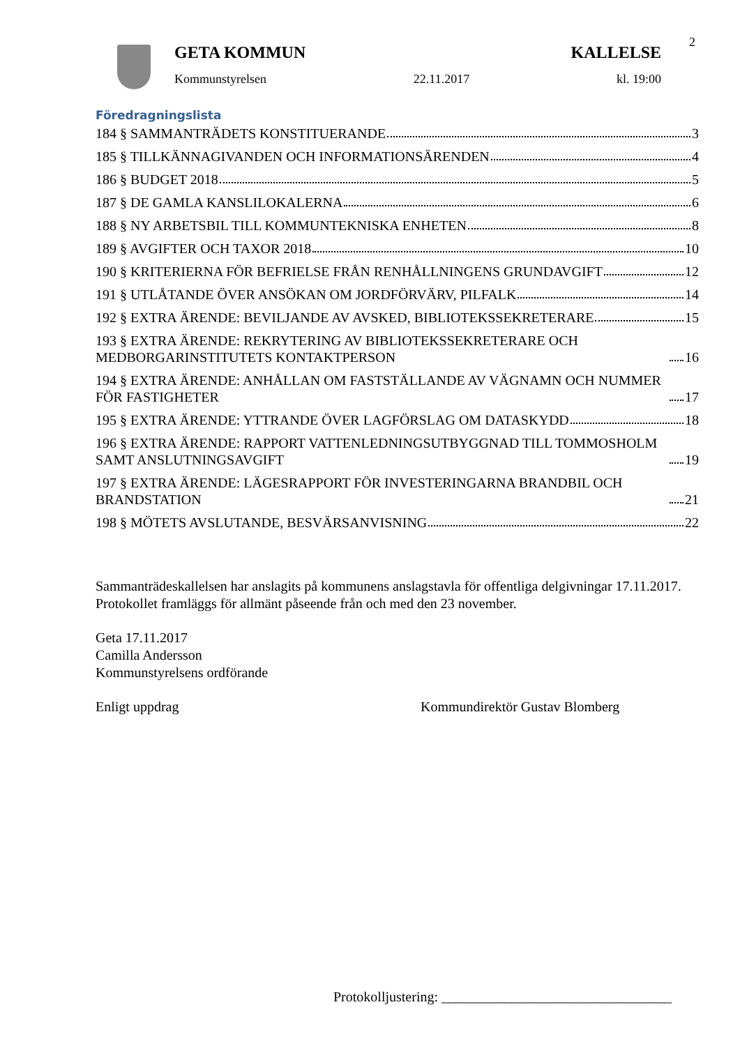2
GETA KOMMUN KALLELSE
Kommunstyrelsen 22.11.2017 kl. 19:00
Föredragningslista
184 § SAMMANTRÄDETS KONSTITUERANDE 3
185 § TILLKÄNNAGIVANDEN OCH INFORMATIONSÄRENDEN 4
186 § BUDGET 2018 5
187 § DE GAMLA KANSLILOKALERNA 6
188 § NY ARBETSBIL TILL KOMMUNTEKNISKA ENHETEN 8
189 § AVGIFTER OCH TAXOR 2018 10
190 § KRITERIERNA FÖR BEFRIELSE FRÅN RENHÅLLNINGENS GRUNDAVGIFT 12
191 § UTLÅTANDE ÖVER ANSÖKAN OM JORDFÖRVÄRV, PILFALK 14
192 § EXTRA ÄRENDE: BEVILJANDE AV AVSKED, BIBLIOTEKSSEKRETERARE 15
193 § EXTRA ÄRENDE: REKRYTERING AV BIBLIOTEKSSEKRETERARE OCH MEDBORGARINSTITUTETS KONTAKTPERSON 16
194 § EXTRA ÄRENDE: ANHÅLLAN OM FASTSTÄLLANDE AV VÄGNAMN OCH NUMMER FÖR FASTIGHETER 17
195 § EXTRA ÄRENDE: YTTRANDE ÖVER LAGFÖRSLAG OM DATASKYDD 18
196 § EXTRA ÄRENDE: RAPPORT VATTENLEDNINGSUTBYGGNAD TILL TOMMOSHOLM SAMT ANSLUTNINGSAVGIFT 19
197 § EXTRA ÄRENDE: LÄGESRAPPORT FÖR INVESTERINGARNA BRANDBIL OCH BRANDSTATION 21
198 § MÖTETS AVSLUTANDE, BESVÄRSANVISNING 22
Sammanträdeskallelsen har anslagits på kommunens anslagstavla för offentliga delgivningar 17.11.2017. Protokollet framläggs för allmänt påseende från och med den 23 november.
Geta 17.11.2017
Camilla Andersson
Kommunstyrelsens ordförande
Enligt uppdrag Kommundirektör Gustav Blomberg
Protokolljustering: _________________________________